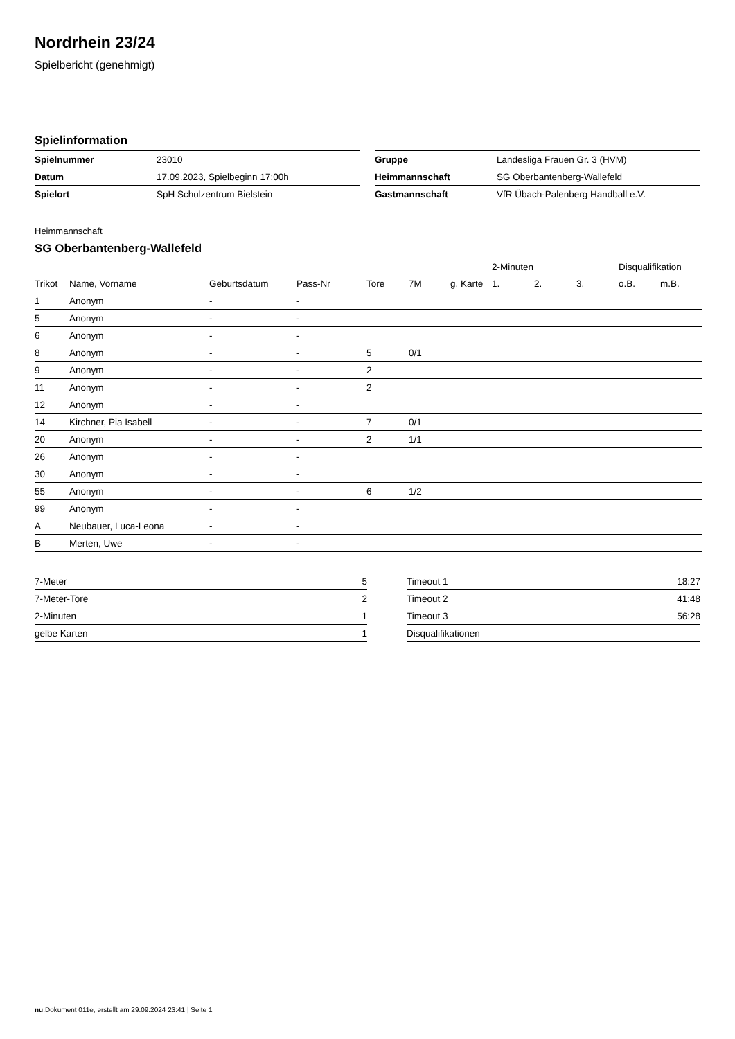Nordrhein 23/24
Spielbericht (genehmigt)
Spielinformation
| Spielnummer | 23010 |
| Datum | 17.09.2023, Spielbeginn 17:00h |
| Spielort | SpH Schulzentrum Bielstein |
| Gruppe | Landesliga Frauen Gr. 3 (HVM) |
| Heimmannschaft | SG Oberbantenberg-Wallefeld |
| Gastmannschaft | VfR Übach-Palenberg Handball e.V. |
Heimmannschaft
SG Oberbantenberg-Wallefeld
| | | | | | | | 2-Minuten | | | Disqualifikation | |
| --- | --- | --- | --- | --- | --- | --- | --- | --- | --- | --- | --- |
| Trikot | Name, Vorname | Geburtsdatum | Pass-Nr | Tore | 7M | g. Karte | 1. | 2. | 3. | o.B. | m.B. |
| 1 | Anonym | - | - | | | | | | | | |
| 5 | Anonym | - | - | | | | | | | | |
| 6 | Anonym | - | - | | | | | | | | |
| 8 | Anonym | - | - | 5 | 0/1 | | | | | | |
| 9 | Anonym | - | - | 2 | | | | | | | |
| 11 | Anonym | - | - | 2 | | | | | | | |
| 12 | Anonym | - | - | | | | | | | | |
| 14 | Kirchner, Pia Isabell | - | - | 7 | 0/1 | | | | | | |
| 20 | Anonym | - | - | 2 | 1/1 | | | | | | |
| 26 | Anonym | - | - | | | | | | | | |
| 30 | Anonym | - | - | | | | | | | | |
| 55 | Anonym | - | - | 6 | 1/2 | | | | | | |
| 99 | Anonym | - | - | | | | | | | | |
| A | Neubauer, Luca-Leona | - | - | | | | | | | | |
| B | Merten, Uwe | - | - | | | | | | | | |
| 7-Meter | 5 |
| 7-Meter-Tore | 2 |
| 2-Minuten | 1 |
| gelbe Karten | 1 |
| Timeout 1 | 18:27 |
| Timeout 2 | 41:48 |
| Timeout 3 | 56:28 |
| Disqualifikationen | |
nu.Dokument 011e, erstellt am 29.09.2024 23:41 | Seite 1